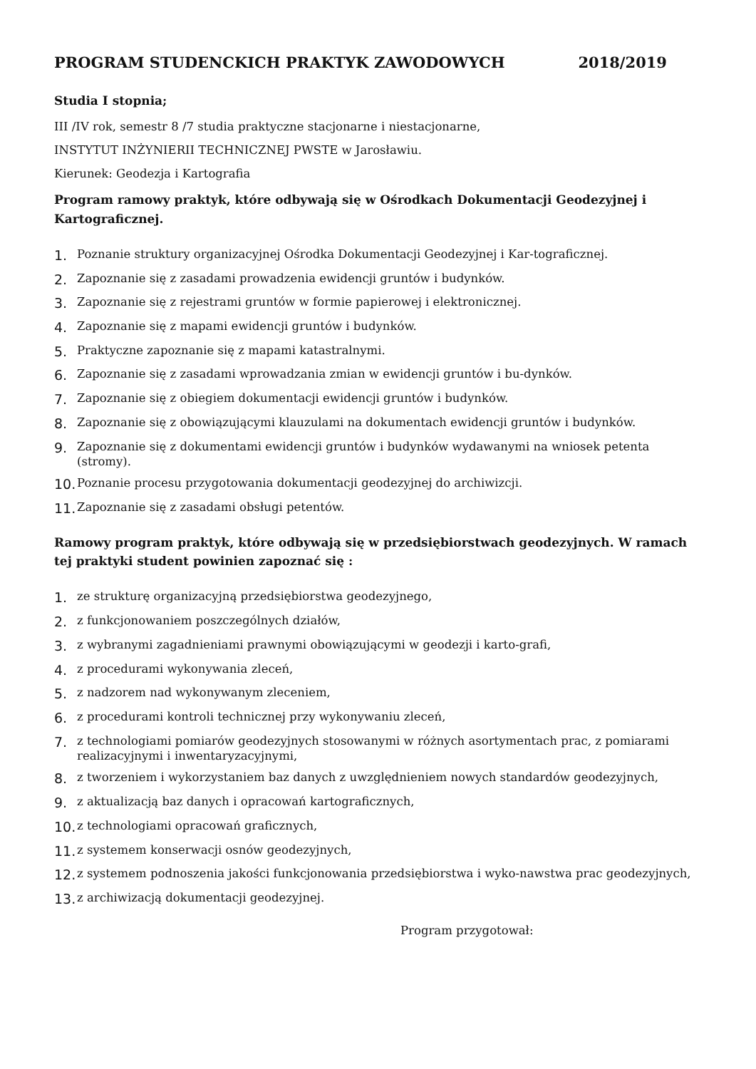PROGRAM STUDENCKICH PRAKTYK ZAWODOWYCH 2018/2019
Studia I stopnia;
III /IV rok, semestr 8 /7 studia praktyczne stacjonarne i niestacjonarne,
INSTYTUT INŻYNIERII TECHNICZNEJ PWSTE w Jarosławiu.
Kierunek: Geodezja i Kartografia
Program ramowy praktyk, które odbywają się w Ośrodkach Dokumentacji Geodezyjnej i Kartograficznej.
1. Poznanie struktury organizacyjnej Ośrodka Dokumentacji Geodezyjnej i Kar-tograficznej.
2. Zapoznanie się z zasadami prowadzenia ewidencji gruntów i budynków.
3. Zapoznanie się z rejestrami gruntów w formie papierowej i elektronicznej.
4. Zapoznanie się z mapami ewidencji gruntów i budynków.
5. Praktyczne zapoznanie się z mapami katastralnymi.
6. Zapoznanie się z zasadami wprowadzania zmian w ewidencji gruntów i bu-dynków.
7. Zapoznanie się z obiegiem dokumentacji ewidencji gruntów i budynków.
8. Zapoznanie się z obowiązującymi klauzulami na dokumentach ewidencji gruntów i budynków.
9. Zapoznanie się z dokumentami ewidencji gruntów i budynków wydawanymi na wniosek petenta (stromy).
10. Poznanie procesu przygotowania dokumentacji geodezyjnej do archiwizcji.
11. Zapoznanie się z zasadami obsługi petentów.
Ramowy program praktyk, które odbywają się w przedsiębiorstwach geodezyjnych. W ramach tej praktyki student powinien zapoznać się :
1. ze strukturę organizacyjną przedsiębiorstwa geodezyjnego,
2. z funkcjonowaniem poszczególnych działów,
3. z wybranymi zagadnieniami prawnymi obowiązującymi w geodezji i karto-grafi,
4. z procedurami wykonywania zleceń,
5. z nadzorem nad wykonywanym zleceniem,
6. z procedurami kontroli technicznej przy wykonywaniu zleceń,
7. z technologiami pomiarów geodezyjnych stosowanymi w różnych asortymentach prac, z pomiarami realizacyjnymi i inwentaryzacyjnymi,
8. z tworzeniem i wykorzystaniem baz danych z uwzględnieniem nowych standardów geodezyjnych,
9. z aktualizacją baz danych i opracowań kartograficznych,
10. z technologiami opracowań graficznych,
11. z systemem konserwacji osnów geodezyjnych,
12. z systemem podnoszenia jakości funkcjonowania przedsiębiorstwa i wyko-nawstwa prac geodezyjnych,
13. z archiwizacją dokumentacji geodezyjnej.
Program przygotował: